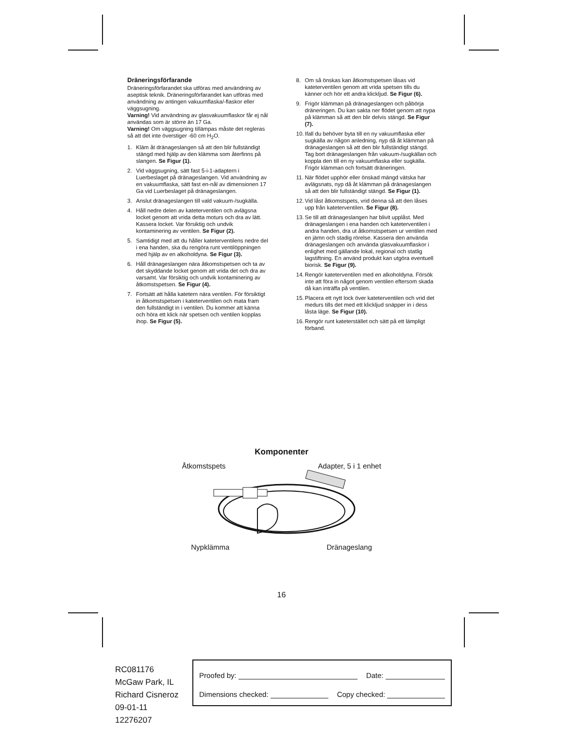Dräneringsförfarande
Dräneringsförfarandet ska utföras med användning av aseptisk teknik. Dräneringsförfarandet kan utföras med användning av antingen vakuumflaska/-flaskor eller väggsugning.
Varning! Vid användning av glasvakuumflaskor får ej nål användas som är större än 17 Ga.
Varning! Om väggsugning tillämpas måste det regleras så att det inte överstiger -60 cm H<sub>2</sub>O.
1. Kläm åt dränageslangen så att den blir fullständigt stängd med hjälp av den klämma som återfinns på slangen. Se Figur (1).
2. Vid väggsugning, sätt fast 5-i-1-adaptern i Luerbeslaget på dränageslangen. Vid användning av en vakuumflaska, sätt fast en-nål av dimensionen 17 Ga vid Luerbeslaget på dränageslangen.
3. Anslut dränageslangen till vald vakuum-/sugkälla.
4. Håll nedre delen av kateterventilen och avlägsna locket genom att vrida detta moturs och dra av lätt. Kassera locket. Var försiktig och undvik kontaminering av ventilen. Se Figur (2).
5. Samtidigt med att du håller kateterventilens nedre del i ena handen, ska du rengöra runt ventilöppningen med hjälp av en alkoholdyna. Se Figur (3).
6. Håll dränageslangen nära åtkomstspetsen och ta av det skyddande locket genom att vrida det och dra av varsamt. Var försiktig och undvik kontaminering av åtkomstspetsen. Se Figur (4).
7. Fortsätt att hålla katetern nära ventilen. För försiktigt in åtkomstspetsen i kateterventilen och mata fram den fullständigt in i ventilen. Du kommer att känna och höra ett klick när spetsen och ventilen kopplas ihop. Se Figur (5).
8. Om så önskas kan åtkomstspetsen låsas vid kateterventilen genom att vrida spetsen tills du känner och hör ett andra klickljud. Se Figur (6).
9. Frigör klämman på dränageslangen och påbörja dräneringen. Du kan sakta ner flödet genom att nypa på klämman så att den blir delvis stängd. Se Figur (7).
10. Ifall du behöver byta till en ny vakuumflaska eller sugkälla av någon anledning, nyp då åt klämman på dränageslangen så att den blir fullständigt stängd. Tag bort dränageslangen från vakuum-/sugkällan och koppla den till en ny vakuumflaska eller sugkälla. Frigör klämman och fortsätt dräneringen.
11. När flödet upphör eller önskad mängd vätska har avlägsnats, nyp då åt klämman på dränageslangen så att den blir fullständigt stängd. Se Figur (1).
12. Vid låst åtkomstspets, vrid denna så att den låses upp från kateterventilen. Se Figur (8).
13. Se till att dränageslangen har blivit upplåst. Med dränageslangen i ena handen och kateterventilen i andra handen, dra ut åtkomstspetsen ur ventilen med en jämn och stadig rörelse. Kassera den använda dränageslangen och använda glasvakuumflaskor i enlighet med gällande lokal, regional och statlig lagstiftning. En använd produkt kan utgöra eventuell biorisk. Se Figur (9).
14. Rengör kateterventilen med en alkoholdyna. Försök inte att föra in något genom ventilen eftersom skada då kan inträffa på ventilen.
15. Placera ett nytt lock över kateterventilen och vrid det medurs tills det med ett klickljud snäpper in i dess låsta läge. Se Figur (10).
16. Rengör runt kateterstället och sätt på ett lämpligt förband.
Komponenter
Åtkomstspets Adapter, 5 i 1 enhet
Nypklämma Dränageslang
16
RC081176
McGaw Park, IL
Richard Cisneroz
09-01-11
12276207
Proofed by: Date:
Dimensions checked: Copy checked: